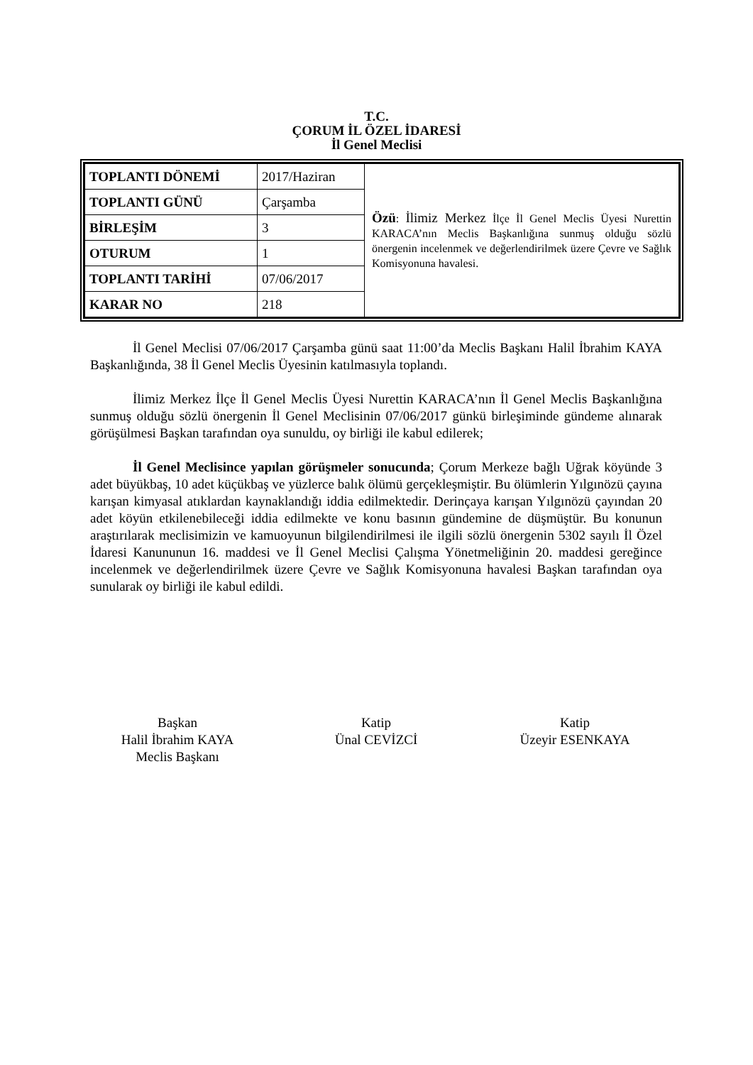T.C.
ÇORUM İL ÖZEL İDARESİ
İl Genel Meclisi
| TOPLANTI DÖNEMİ | 2017/Haziran | Özü : İlimiz Merkez İlçe İl Genel Meclis Üyesi Nurettin KARACA’nın Meclis Başkanlığına sunmuş olduğu sözlü önergenin incelenmek ve değerlendirilmek üzere Çevre ve Sağlık Komisyonuna havalesi. |
| TOPLANTI GÜNÜ | Çarşamba | |
| BİRLEŞİM | 3 | |
| OTURUM | 1 | |
| TOPLANTI TARİHİ | 07/06/2017 | |
| KARAR NO | 218 | |
İl Genel Meclisi 07/06/2017 Çarşamba günü saat 11:00’da Meclis Başkanı Halil İbrahim KAYA Başkanlığında, 38 İl Genel Meclis Üyesinin katılmasıyla toplandı.
İlimiz Merkez İlçe İl Genel Meclis Üyesi Nurettin KARACA’nın İl Genel Meclis Başkanlığına sunmuş olduğu sözlü önergenin İl Genel Meclisinin 07/06/2017 günkü birleşiminde gündeme alınarak görüşülmesi Başkan tarafından oya sunuldu, oy birliği ile kabul edilerek;
İl Genel Meclisince yapılan görüşmeler sonucunda; Çorum Merkeze bağlı Uğrak köyünde 3 adet büyükbaş, 10 adet küçükbaş ve yüzlerce balık ölümü gerçekleşmiştir. Bu ölümlerin Yılgınözü çayına karışan kimyasal atıklardan kaynaklandığı iddia edilmektedir. Derinçaya karışan Yılgınözü çayından 20 adet köyün etkilenebileceği iddia edilmekte ve konu basının gündemine de düşmüştür. Bu konunun araştırılarak meclisimizin ve kamuoyunun bilgilendirilmesi ile ilgili sözlü önergenin 5302 sayılı İl Özel İdaresi Kanununun 16. maddesi ve İl Genel Meclisi Çalışma Yönetmeliğinin 20. maddesi gereğince incelenmek ve değerlendirilmek üzere Çevre ve Sağlık Komisyonuna havalesi Başkan tarafından oya sunularak oy birliği ile kabul edildi.
Başkan
Halil İbrahim KAYA
Meclis Başkanı
Katip
Ünal CEVİZCİ
Katip
Üzeyir ESENKAYA